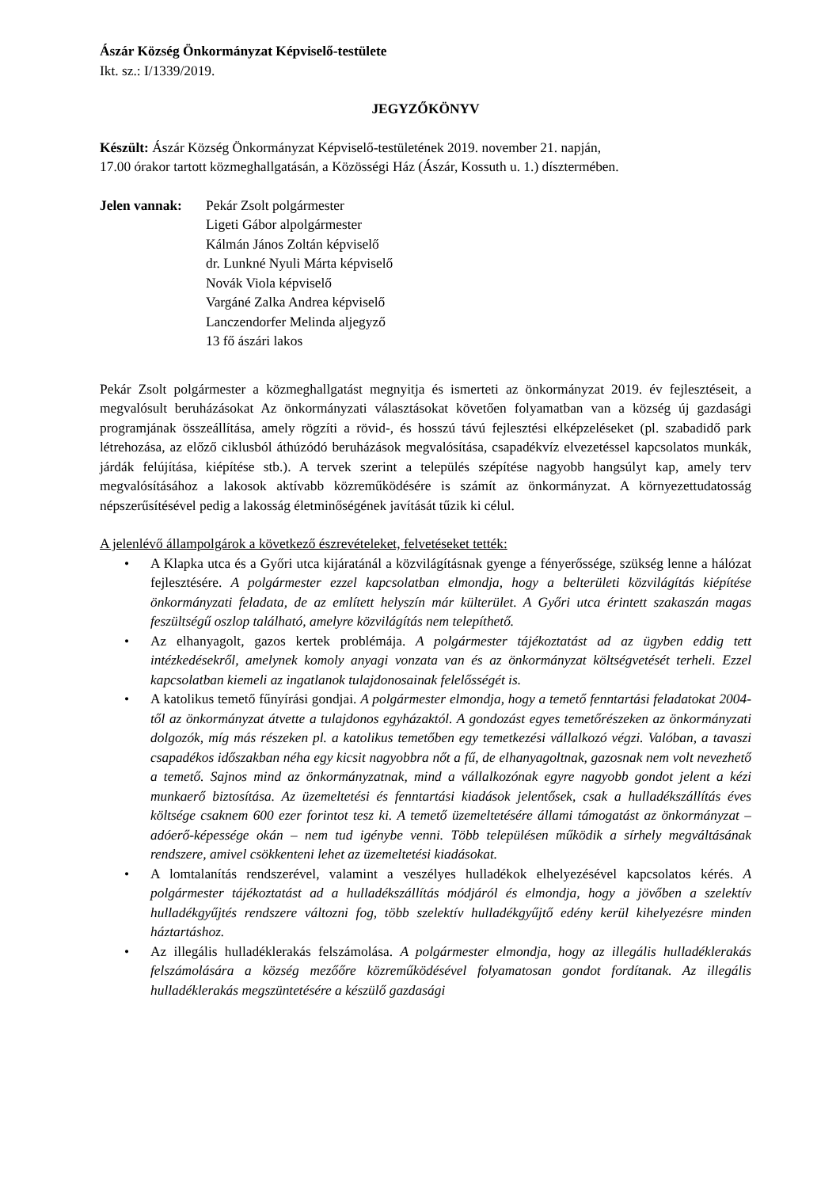Ászár Község Önkormányzat Képviselő-testülete
Ikt. sz.: I/1339/2019.
JEGYZŐKÖNYV
Készült: Ászár Község Önkormányzat Képviselő-testületének 2019. november 21. napján,
17.00 órakor tartott közmeghallgatásán, a Közösségi Ház (Ászár, Kossuth u. 1.) dísztermében.
Jelen vannak:
Pekár Zsolt polgármester
Ligeti Gábor alpolgármester
Kálmán János Zoltán képviselő
dr. Lunkné Nyuli Márta képviselő
Novák Viola képviselő
Vargáné Zalka Andrea képviselő
Lanczendorfer Melinda aljegyző
13 fő ászári lakos
Pekár Zsolt polgármester a közmeghallgatást megnyitja és ismerteti az önkormányzat 2019. év fejlesztéseit, a megvalósult beruházásokat Az önkormányzati választásokat követően folyamatban van a község új gazdasági programjának összeállítása, amely rögzíti a rövid-, és hosszú távú fejlesztési elképzeléseket (pl. szabadidő park létrehozása, az előző ciklusból áthúzódó beruházások megvalósítása, csapadékvíz elvezetéssel kapcsolatos munkák, járdák felújítása, kiépítése stb.). A tervek szerint a település szépítése nagyobb hangsúlyt kap, amely terv megvalósításához a lakosok aktívabb közreműködésére is számít az önkormányzat. A környezettudatosság népszerűsítésével pedig a lakosság életminőségének javítását tűzik ki célul.
A jelenlévő állampolgárok a következő észrevételeket, felvetéseket tették:
• A Klapka utca és a Győri utca kijáratánál a közvilágításnak gyenge a fényerőssége, szükség lenne a hálózat fejlesztésére. A polgármester ezzel kapcsolatban elmondja, hogy a belterületi közvilágítás kiépítése önkormányzati feladata, de az említett helyszín már külterület. A Győri utca érintett szakaszán magas feszültségű oszlop található, amelyre közvilágítás nem telepíthető.
• Az elhanyagolt, gazos kertek problémája. A polgármester tájékoztatást ad az ügyben eddig tett intézkedésekről, amelynek komoly anyagi vonzata van és az önkormányzat költségvetését terheli. Ezzel kapcsolatban kiemeli az ingatlanok tulajdonosainak felelősségét is.
• A katolikus temető fűnyírási gondjai. A polgármester elmondja, hogy a temető fenntartási feladatokat 2004-től az önkormányzat átvette a tulajdonos egyházaktól. A gondozást egyes temetőrészeken az önkormányzati dolgozók, míg más részeken pl. a katolikus temetőben egy temetkezési vállalkozó végzi. Valóban, a tavaszi csapadékos időszakban néha egy kicsit nagyobbra nőt a fű, de elhanyagoltnak, gazosnak nem volt nevezhető a temető. Sajnos mind az önkormányzatnak, mind a vállalkozónak egyre nagyobb gondot jelent a kézi munkaerő biztosítása. Az üzemeltetési és fenntartási kiadások jelentősek, csak a hulladékszállítás éves költsége csaknem 600 ezer forintot tesz ki. A temető üzemeltetésére állami támogatást az önkormányzat – adóerő-képessége okán – nem tud igénybe venni. Több településen működik a sírhely megváltásának rendszere, amivel csökkenteni lehet az üzemeltetési kiadásokat.
• A lomtalanítás rendszerével, valamint a veszélyes hulladékok elhelyezésével kapcsolatos kérés. A polgármester tájékoztatást ad a hulladékszállítás módjáról és elmondja, hogy a jövőben a szelektív hulladékgyűjtés rendszere változni fog, több szelektív hulladékgyűjtő edény kerül kihelyezésre minden háztartáshoz.
• Az illegális hulladéklerakás felszámolása. A polgármester elmondja, hogy az illegális hulladéklerakás felszámolására a község mezőőre közreműködésével folyamatosan gondot fordítanak. Az illegális hulladéklerakás megszüntetésére a készülő gazdasági